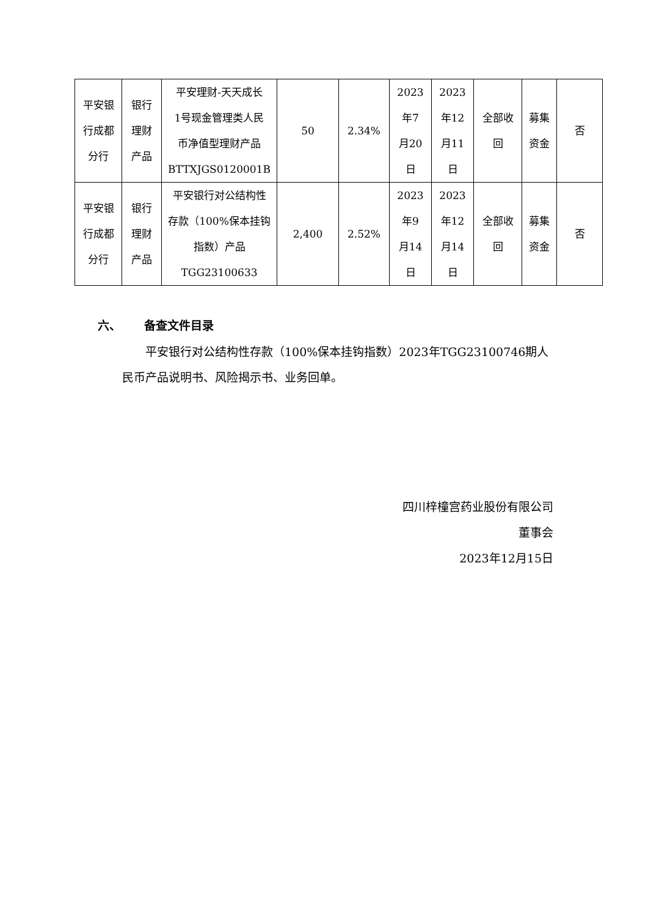| 平安银 行成都 分行 | 银行 理财 产品 | 平安理财-天天成长 1号现金管理类人民 币净值型理财产品 BTTXJGS0120001B | 50 | 2.34% | 2023 年7 月20 日 | 2023 年12 月11 日 | 全部收 回 | 募集 资金 | 否 |
| 平安银 行成都 分行 | 银行 理财 产品 | 平安银行对公结构性 存款（100%保本挂钩 指数）产品 TGG23100633 | 2,400 | 2.52% | 2023 年9 月14 日 | 2023 年12 月14 日 | 全部收 回 | 募集 资金 | 否 |
六、 备查文件目录
平安银行对公结构性存款（100%保本挂钩指数）2023年TGG23100746期人民币产品说明书、风险揭示书、业务回单。
四川梓橦宫药业股份有限公司
董事会
2023年12月15日